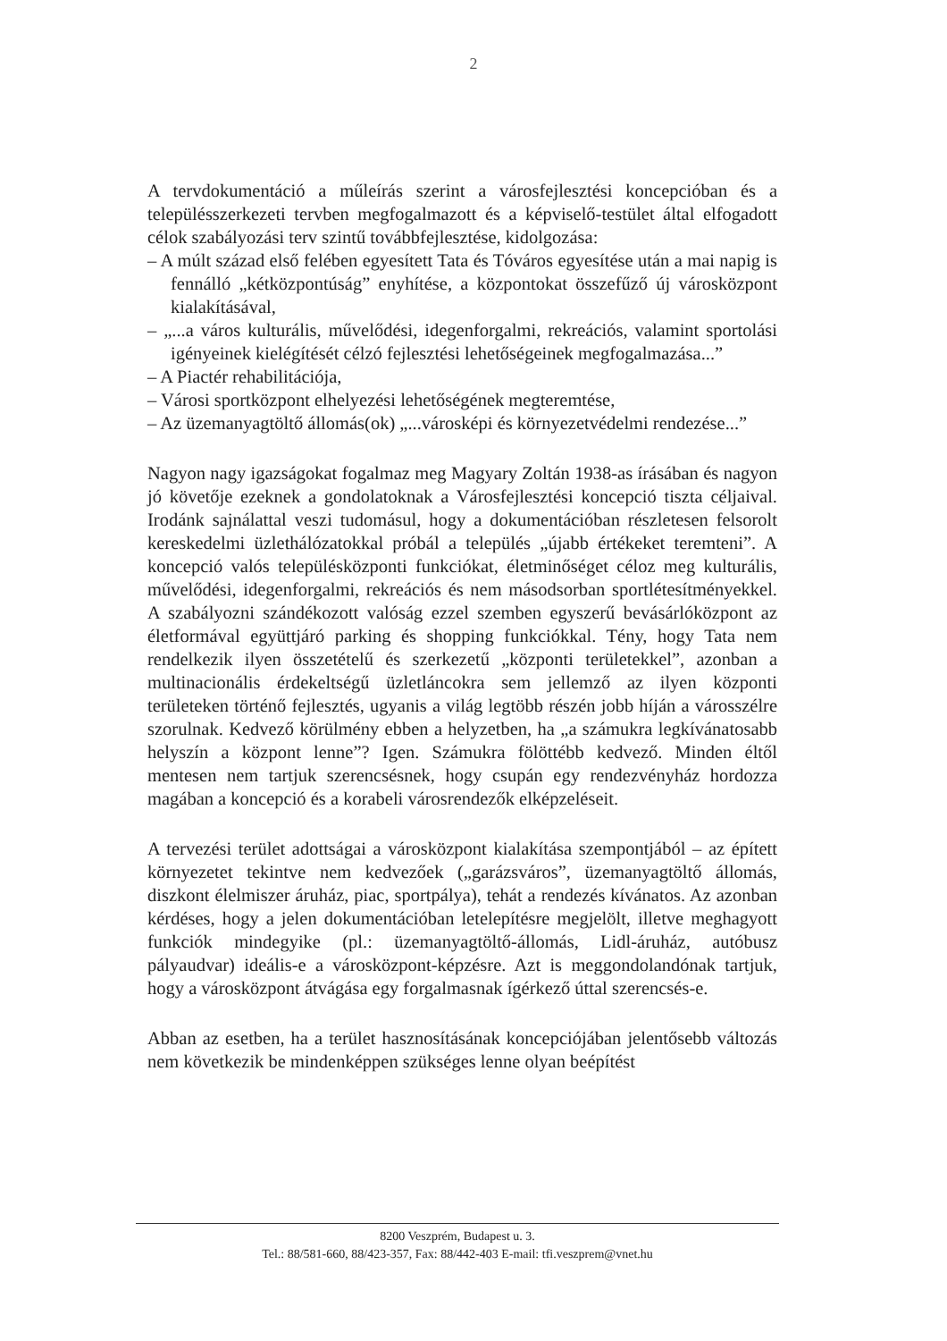2
A tervdokumentáció a műleírás szerint a városfejlesztési koncepcióban és a településszerkezeti tervben megfogalmazott és a képviselő-testület által elfogadott célok szabályozási terv szintű továbbfejlesztése, kidolgozása:
– A múlt század első felében egyesített Tata és Tóváros egyesítése után a mai napig is fennálló „kétközpontúság” enyhítése, a központokat összefűző új városközpont kialakításával,
– „...a város kulturális, művelődési, idegenforgalmi, rekreációs, valamint sportolási igényeinek kielégítését célzó fejlesztési lehetőségeinek megfogalmazása...”
– A Piactér rehabilitációja,
– Városi sportközpont elhelyezési lehetőségének megteremtése,
– Az üzemanyagtöltő állomás(ok) „...városképi és környezetvédelmi rendezése...”
Nagyon nagy igazságokat fogalmaz meg Magyary Zoltán 1938-as írásában és nagyon jó követője ezeknek a gondolatoknak a Városfejlesztési koncepció tiszta céljaival. Irodánk sajnálattal veszi tudomásul, hogy a dokumentációban részletesen felsorolt kereskedelmi üzlethálózatokkal próbál a település „újabb értékeket teremteni”. A koncepció valós településközponti funkciókat, életminőséget céloz meg kulturális, művelődési, idegenforgalmi, rekreációs és nem másodsorban sportlétesítményekkel. A szabályozni szándékozott valóság ezzel szemben egyszerű bevásárlóközpont az életformával együttjáró parking és shopping funkciókkal. Tény, hogy Tata nem rendelkezik ilyen összetételű és szerkezetű „központi területekkel”, azonban a multinacionális érdekeltségű üzletláncokra sem jellemző az ilyen központi területeken történő fejlesztés, ugyanis a világ legtöbb részén jobb híján a városszélre szorulnak. Kedvező körülmény ebben a helyzetben, ha „a számukra legkívánatosabb helyszín a központ lenne”? Igen. Számukra fölöttébb kedvező. Minden éltől mentesen nem tartjuk szerencsésnek, hogy csupán egy rendezvényház hordozza magában a koncepció és a korabeli városrendezők elképzeléseit.
A tervezési terület adottságai a városközpont kialakítása szempontjából – az épített környezetet tekintve nem kedvezőek („garázsváros”, üzemanyagtöltő állomás, diszkont élelmiszer áruház, piac, sportpálya), tehát a rendezés kívánatos. Az azonban kérdéses, hogy a jelen dokumentációban letelepítésre megjelölt, illetve meghagyott funkciók mindegyike (pl.: üzemanyagtöltő-állomás, Lidl-áruház, autóbusz pályaudvar) ideális-e a városközpont-képzésre. Azt is meggondolandónak tartjuk, hogy a városközpont átvágása egy forgalmasnak ígérkező úttal szerencsés-e.
Abban az esetben, ha a terület hasznosításának koncepciójában jelentősebb változás nem következik be mindenképpen szükséges lenne olyan beépítést
8200 Veszprém, Budapest u. 3.
Tel.: 88/581-660, 88/423-357, Fax: 88/442-403 E-mail: tfi.veszprem@vnet.hu